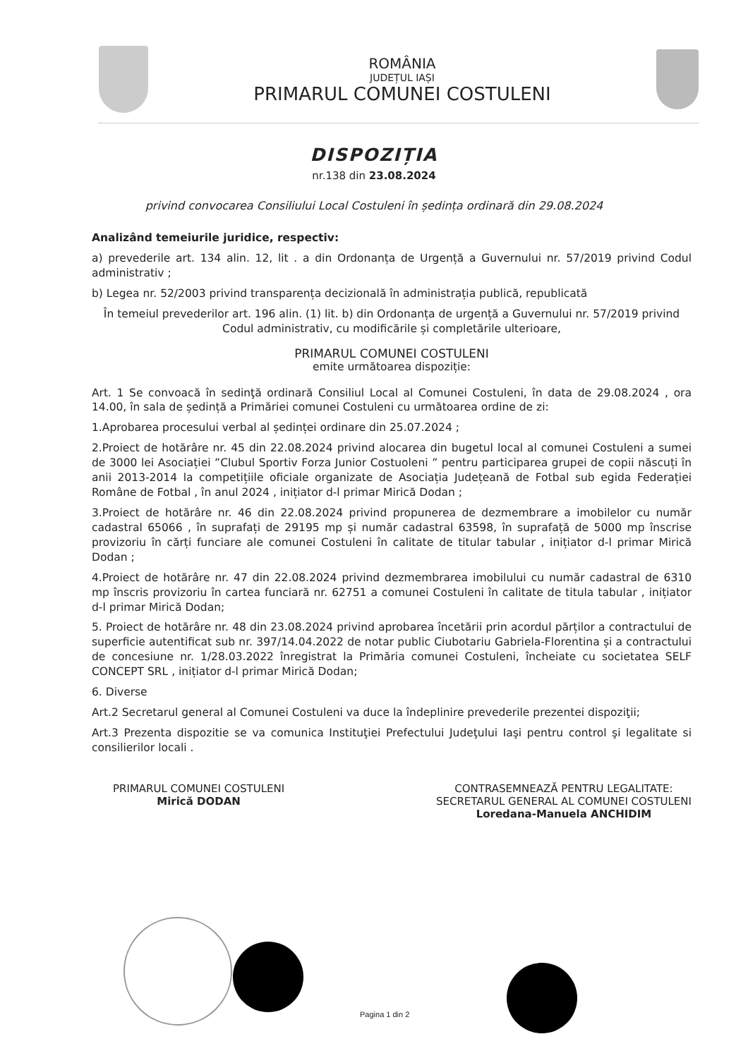ROMÂNIA
JUDEȚUL IAȘI
PRIMARUL COMUNEI COSTULENI
DISPOZIȚIA
nr.138 din 23.08.2024
privind convocarea Consiliului Local Costuleni în ședința ordinară din 29.08.2024
Analizând temeiurile juridice, respectiv:
a) prevederile art. 134 alin. 12, lit . a din Ordonanța de Urgență a Guvernului nr. 57/2019 privind Codul administrativ ;
b) Legea nr. 52/2003 privind transparența decizională în administrația publică, republicată
În temeiul prevederilor art. 196 alin. (1) lit. b) din Ordonanța de urgență a Guvernului nr. 57/2019 privind Codul administrativ, cu modificările și completările ulterioare,
PRIMARUL COMUNEI COSTULENI
emite următoarea dispoziție:
Art. 1 Se convoacă în sedinţă ordinară Consiliul Local al Comunei Costuleni, în data de 29.08.2024 , ora 14.00, în sala de ședință a Primăriei comunei Costuleni cu următoarea ordine de zi:
1.Aprobarea procesului verbal al ședinței ordinare din 25.07.2024 ;
2.Proiect de hotărâre nr. 45 din 22.08.2024 privind alocarea din bugetul local al comunei Costuleni a sumei de 3000 lei Asociației ”Clubul Sportiv Forza Junior Costuoleni ” pentru participarea grupei de copii născuți în anii 2013-2014 la competițiile oficiale organizate de Asociația Județeană de Fotbal sub egida Federației Române de Fotbal , în anul 2024 , inițiator d-l primar Mirică Dodan ;
3.Proiect de hotărâre nr. 46 din 22.08.2024 privind propunerea de dezmembrare a imobilelor cu număr cadastral 65066 , în suprafați de 29195 mp și număr cadastral 63598, în suprafață de 5000 mp înscrise provizoriu în cărți funciare ale comunei Costuleni în calitate de titular tabular , inițiator d-l primar Mirică Dodan ;
4.Proiect de hotărâre nr. 47 din 22.08.2024 privind dezmembrarea imobilului cu număr cadastral de 6310 mp înscris provizoriu în cartea funciară nr. 62751 a comunei Costuleni în calitate de titula tabular , inițiator d-l primar Mirică Dodan;
5. Proiect de hotărâre nr. 48 din 23.08.2024 privind aprobarea încetării prin acordul părților a contractului de superficie autentificat sub nr. 397/14.04.2022 de notar public Ciubotariu Gabriela-Florentina și a contractului de concesiune nr. 1/28.03.2022 înregistrat la Primăria comunei Costuleni, încheiate cu societatea SELF CONCEPT SRL , inițiator d-l primar Mirică Dodan;
6. Diverse
Art.2 Secretarul general al Comunei Costuleni va duce la îndeplinire prevederile prezentei dispoziţii;
Art.3 Prezenta dispozitie se va comunica Instituţiei Prefectului Judeţului Iaşi pentru control şi legalitate si consilierilor locali .
PRIMARUL COMUNEI COSTULENI
Mirică DODAN
CONTRASEMNEAZĂ PENTRU LEGALITATE:
SECRETARUL GENERAL AL COMUNEI COSTULENI
Loredana-Manuela ANCHIDIM
Pagina 1 din 2